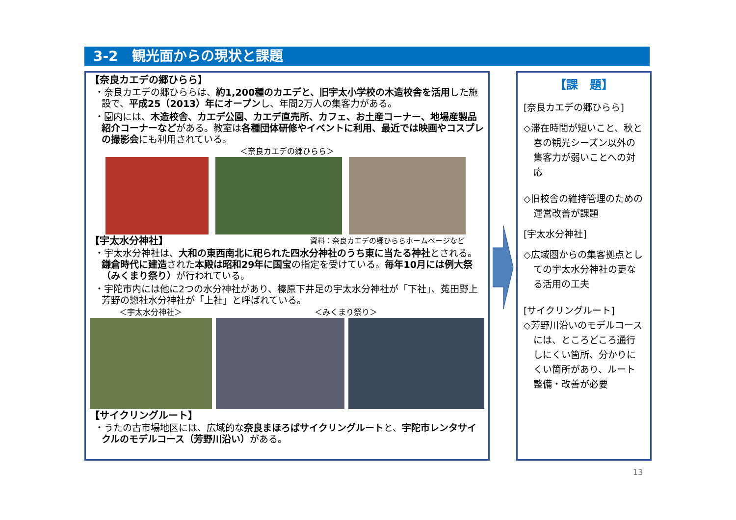3-2　観光面からの現状と課題
【奈良カエデの郷ひらら】
・奈良カエデの郷ひららは、約1,200種のカエデと、旧宇太小学校の木造校舎を活用した施設で、平成25（2013）年にオープンし、年間2万人の集客力がある。
・園内には、木造校舎、カエデ公園、カエデ直売所、カフェ、お土産コーナー、地場産製品紹介コーナーなどがある。教室は各種団体研修やイベントに利用、最近では映画やコスプレの撮影会にも利用されている。
＜奈良カエデの郷ひらら＞
【宇太水分神社】
資料：奈良カエデの郷ひららホームページなど
・宇太水分神社は、大和の東西南北に祀られた四水分神社のうち東に当たる神社とされる。鎌倉時代に建造された本殿は昭和29年に国宝の指定を受けている。毎年10月には例大祭（みくまり祭り）が行われている。
・宇陀市内には他に2つの水分神社があり、榛原下井足の宇太水分神社が「下社」、菟田野上芳野の惣社水分神社が「上社」と呼ばれている。
＜宇太水分神社＞ ＜みくまり祭り＞
【サイクリングルート】
・うたの古市場地区には、広域的な奈良まほろばサイクリングルートと、宇陀市レンタサイクルのモデルコース（芳野川沿い）がある。
【課　題】
[奈良カエデの郷ひらら]
◇滞在時間が短いこと、秋と春の観光シーズン以外の集客力が弱いことへの対応
◇旧校舎の維持管理のための運営改善が課題
[宇太水分神社]
◇広域圏からの集客拠点としての宇太水分神社の更なる活用の工夫
[サイクリングルート]
◇芳野川沿いのモデルコースには、ところどころ通行しにくい箇所、分かりにくい箇所があり、ルート整備・改善が必要
13